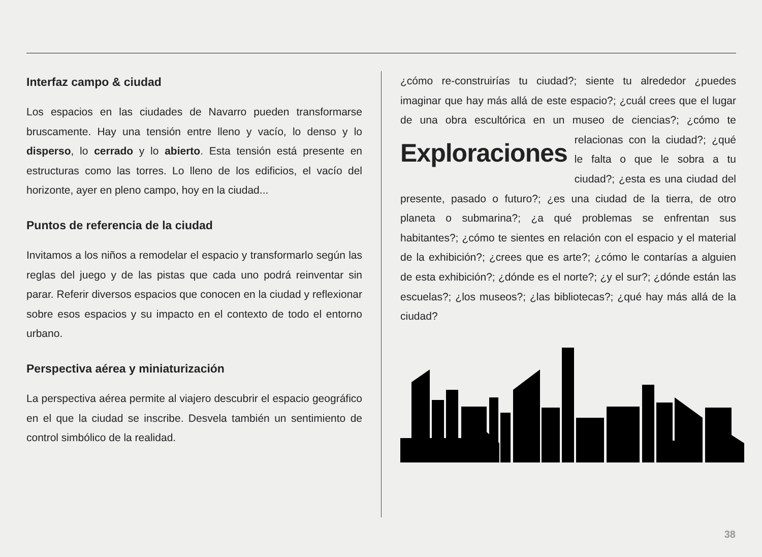Interfaz campo & ciudad
Los espacios en las ciudades de Navarro pueden transformarse bruscamente. Hay una tensión entre lleno y vacío, lo denso y lo disperso, lo cerrado y lo abierto. Esta tensión está presente en estructuras como las torres. Lo lleno de los edificios, el vacío del horizonte, ayer en pleno campo, hoy en la ciudad...
Puntos de referencia de la ciudad
Invitamos a los niños a remodelar el espacio y transformarlo según las reglas del juego y de las pistas que cada uno podrá reinventar sin parar. Referir diversos espacios que conocen en la ciudad y reflexionar sobre esos espacios y su impacto en el contexto de todo el entorno urbano.
Perspectiva aérea y miniaturización
La perspectiva aérea permite al viajero descubrir el espacio geográfico en el que la ciudad se inscribe. Desvela también un sentimiento de control simbólico de la realidad.
¿cómo re-construirías tu ciudad?; siente tu alrededor ¿puedes imaginar que hay más allá de este espacio?; ¿cuál crees que el lugar de una obra escultórica en un museo de ciencias?; Exploraciones ¿cómo te relacionas con la ciudad?; ¿qué le falta o que le sobra a tu ciudad?; ¿esta es una ciudad del presente, pasado o futuro?; ¿es una ciudad de la tierra, de otro planeta o submarina?; ¿a qué problemas se enfrentan sus habitantes?; ¿cómo te sientes en relación con el espacio y el material de la exhibición?; ¿crees que es arte?; ¿cómo le contarías a alguien de esta exhibición?; ¿dónde es el norte?; ¿y el sur?; ¿dónde están las escuelas?; ¿los museos?; ¿las bibliotecas?; ¿qué hay más allá de la ciudad?
38